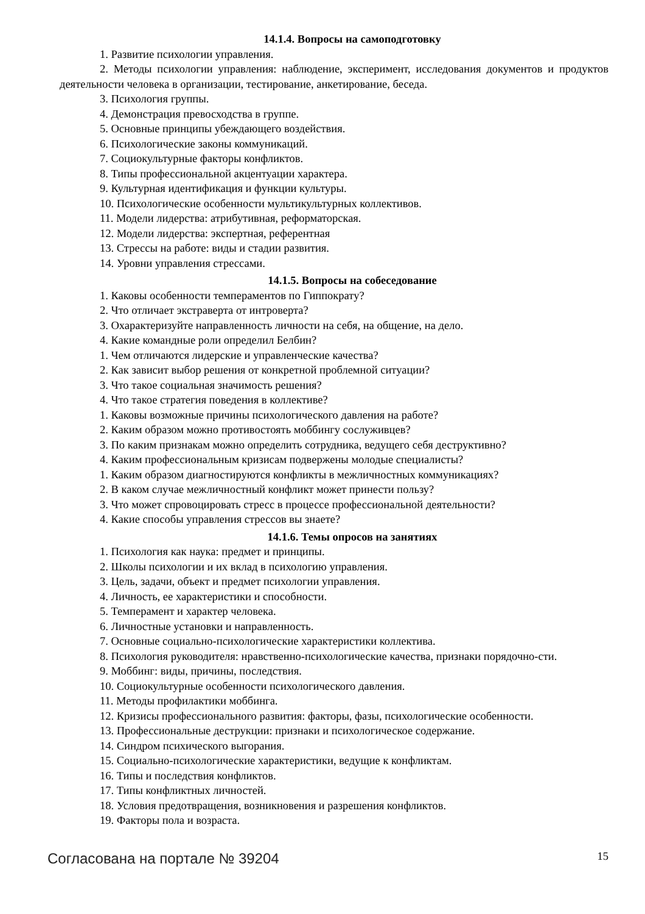14.1.4. Вопросы на самоподготовку
1. Развитие психологии управления.
2. Методы психологии управления: наблюдение, эксперимент, исследования документов и продуктов деятельности человека в организации, тестирование, анкетирование, беседа.
3. Психология группы.
4. Демонстрация превосходства в группе.
5. Основные принципы убеждающего воздействия.
6. Психологические законы коммуникаций.
7. Социокультурные факторы конфликтов.
8. Типы профессиональной акцентуации характера.
9. Культурная идентификация и функции культуры.
10. Психологические особенности мультикультурных коллективов.
11. Модели лидерства: атрибутивная, реформаторская.
12. Модели лидерства: экспертная, референтная
13. Стрессы на работе: виды и стадии развития.
14. Уровни управления стрессами.
14.1.5. Вопросы на собеседование
1. Каковы особенности темпераментов по Гиппократу?
2. Что отличает экстраверта от интроверта?
3. Охарактеризуйте направленность личности на себя, на общение, на дело.
4. Какие командные роли определил Белбин?
1. Чем отличаются лидерские и управленческие качества?
2. Как зависит выбор решения от конкретной проблемной ситуации?
3. Что такое социальная значимость решения?
4. Что такое стратегия поведения в коллективе?
1. Каковы возможные причины психологического давления на работе?
2. Каким образом можно противостоять моббингу сослуживцев?
3. По каким признакам можно определить сотрудника, ведущего себя деструктивно?
4. Каким профессиональным кризисам подвержены молодые специалисты?
1. Каким образом диагностируются конфликты в межличностных коммуникациях?
2. В каком случае межличностный конфликт может принести пользу?
3. Что может спровоцировать стресс в процессе профессиональной деятельности?
4. Какие способы управления стрессов вы знаете?
14.1.6. Темы опросов на занятиях
1. Психология как наука: предмет и принципы.
2. Школы психологии и их вклад в психологию управления.
3. Цель, задачи, объект и предмет психологии управления.
4. Личность, ее характеристики и способности.
5. Темперамент и характер человека.
6. Личностные установки и направленность.
7. Основные социально-психологические характеристики коллектива.
8. Психология руководителя: нравственно-психологические качества, признаки порядочно-сти.
9. Моббинг: виды, причины, последствия.
10. Социокультурные особенности психологического давления.
11. Методы профилактики моббинга.
12. Кризисы профессионального развития: факторы, фазы, психологические особенности.
13. Профессиональные деструкции: признаки и психологическое содержание.
14. Синдром психического выгорания.
15. Социально-психологические характеристики, ведущие к конфликтам.
16. Типы и последствия конфликтов.
17. Типы конфликтных личностей.
18. Условия предотвращения, возникновения и разрешения конфликтов.
19. Факторы пола и возраста.
Согласована на портале № 39204 15